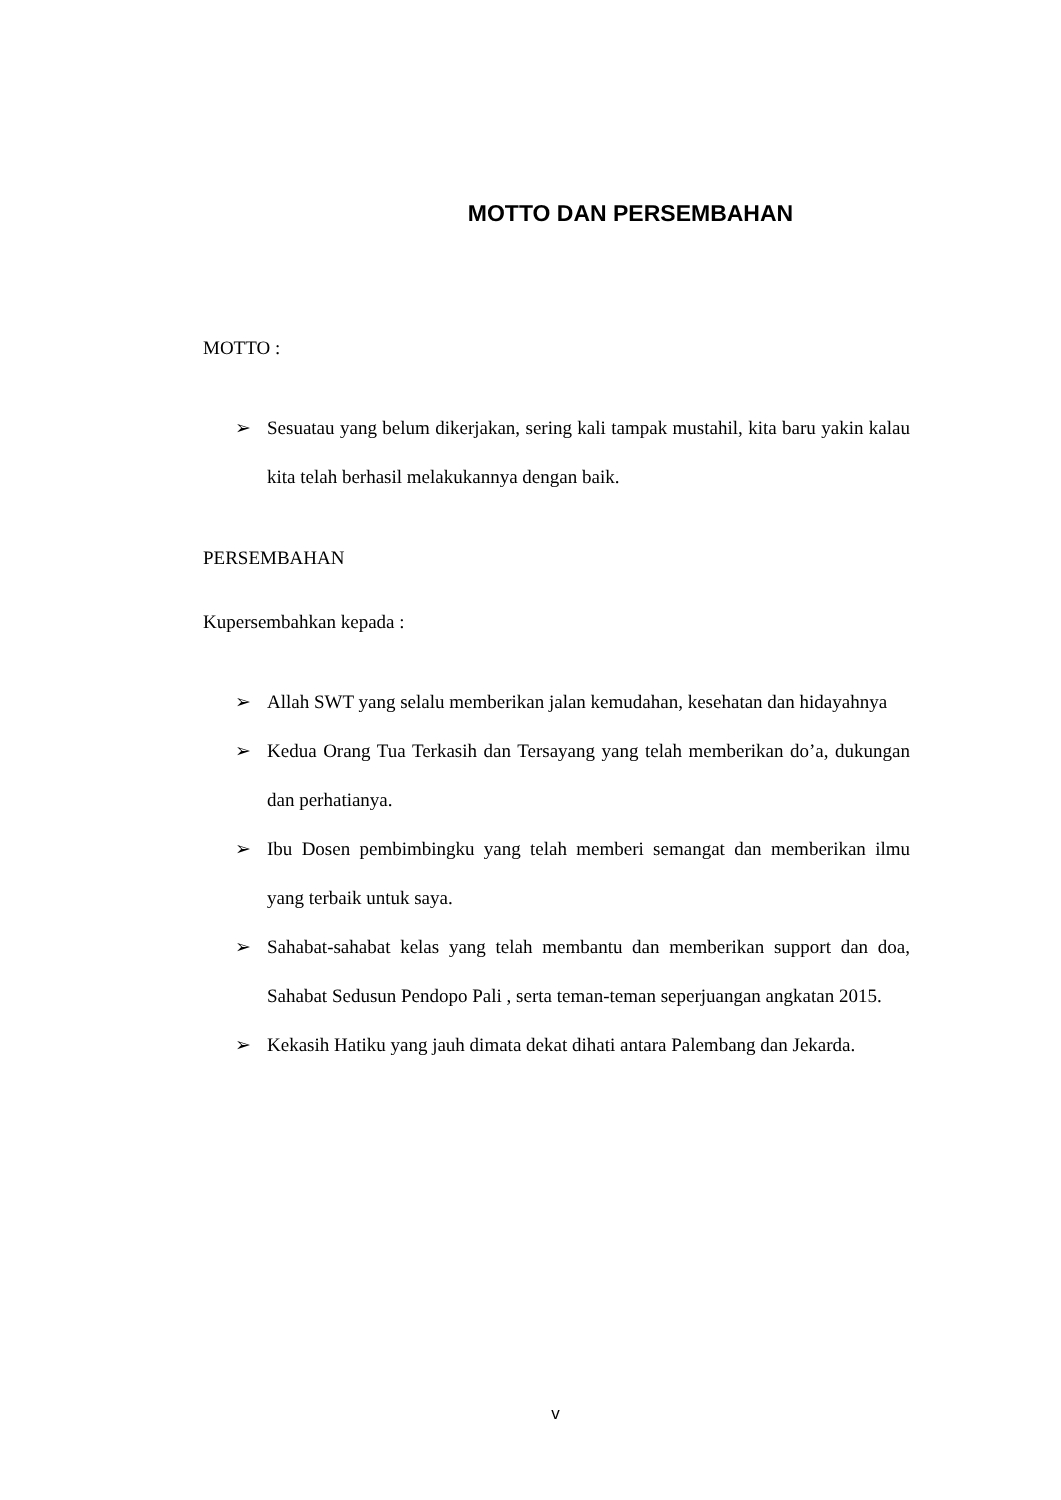MOTTO DAN PERSEMBAHAN
MOTTO :
➢ Sesuatau yang belum dikerjakan, sering kali tampak mustahil, kita baru yakin kalau kita telah berhasil melakukannya dengan baik.
PERSEMBAHAN
Kupersembahkan kepada :
➢ Allah SWT yang selalu memberikan jalan kemudahan, kesehatan dan hidayahnya
➢ Kedua Orang Tua Terkasih dan Tersayang yang telah memberikan do’a, dukungan dan perhatianya.
➢ Ibu Dosen pembimbingku yang telah memberi semangat dan memberikan ilmu yang terbaik untuk saya.
➢ Sahabat-sahabat kelas yang telah membantu dan memberikan support dan doa, Sahabat Sedusun Pendopo Pali , serta teman-teman seperjuangan angkatan 2015.
➢ Kekasih Hatiku yang jauh dimata dekat dihati antara Palembang dan Jekarda.
v